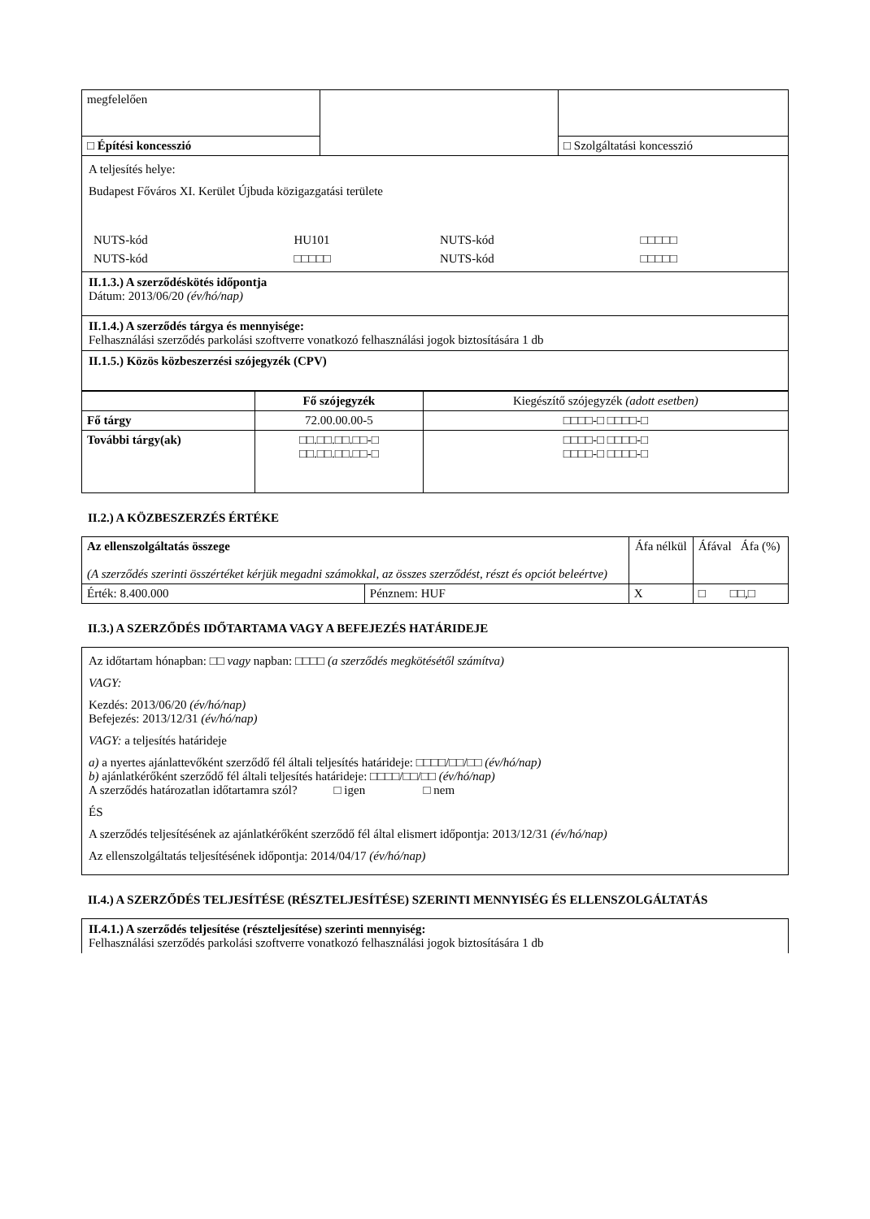| megfelelően | | |
| □ Építési koncesszió | | □ Szolgáltatási koncesszió |
A teljesítés helye:
Budapest Főváros XI. Kerület Újbuda közigazgatási területe
| NUTS-kód | HU101 | NUTS-kód | □□□□□ |
| NUTS-kód | □□□□□ | NUTS-kód | □□□□□ |
II.1.3.) A szerződéskötés időpontja
Dátum: 2013/06/20 (év/hó/nap)
II.1.4.) A szerződés tárgya és mennyisége:
Felhasználási szerződés parkolási szoftverre vonatkozó felhasználási jogok biztosítására 1 db
II.1.5.) Közös közbeszerzési szójegyzék (CPV)
| | Fő szójegyzék | Kiegészítő szójegyzék (adott esetben) |
| --- | --- | --- |
| Fő tárgy | 72.00.00.00-5 | □□□□-□ □□□□-□ |
| További tárgy(ak) | □□.□□.□□.□□-□ □□.□□.□□.□□-□ | □□□□-□ □□□□-□ □□□□-□ □□□□-□ |
II.2.) A KÖZBESZERZÉS ÉRTÉKE
| Az ellenszolgáltatás összege (A szerződés szerinti összértéket kérjük megadni számokkal, az összes szerződést, részt és opciót beleértve) | | Áfa nélkül | Áfával Áfa (%) |
| Érték: 8.400.000 | Pénznem: HUF | X | □ □□,□ |
II.3.) A SZERZŐDÉS IDŐTARTAMA VAGY A BEFEJEZÉS HATÁRIDEJE
Az időtartam hónapban: □□ vagy napban: □□□□ (a szerződés megkötésétől számítva)
VAGY:
Kezdés: 2013/06/20 (év/hó/nap)
Befejezés: 2013/12/31 (év/hó/nap)
VAGY: a teljesítés határideje
a) a nyertes ajánlattevőként szerződő fél általi teljesítés határideje: □□□□/□□/□□ (év/hó/nap)
b) ajánlatkérőként szerződő fél általi teljesítés határideje: □□□□/□□/□□ (év/hó/nap)
A szerződés határozatlan időtartamra szól? □ igen □ nem
ÉS
A szerződés teljesítésének az ajánlatkérőként szerződő fél által elismert időpontja: 2013/12/31 (év/hó/nap)
Az ellenszolgáltatás teljesítésének időpontja: 2014/04/17 (év/hó/nap)
II.4.) A SZERZŐDÉS TELJESÍTÉSE (RÉSZTELJESÍTÉSE) SZERINTI MENNYISÉG ÉS ELLENSZOLGÁLTATÁS
II.4.1.) A szerződés teljesítése (részteljesítése) szerinti mennyiség:
Felhasználási szerződés parkolási szoftverre vonatkozó felhasználási jogok biztosítására 1 db